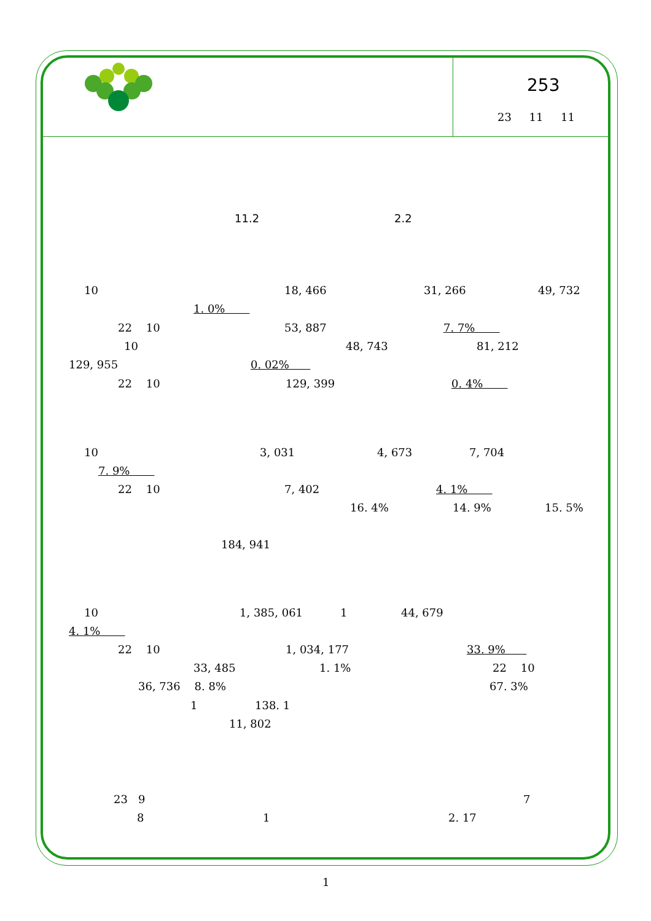253
23 11 11
11.2 2.2
10 18, 466 31, 266 49, 732
1. 0%
22 10 53, 887 7. 7%
10 48, 743 81, 212
129, 955 0. 02%
22 10 129, 399 0. 4%
10 3, 031 4, 673 7, 704
7. 9%
22 10 7, 402 4. 1%
16. 4% 14. 9% 15. 5%
184, 941
10 1, 385, 061 1 44, 679
4. 1%
22 10 1, 034, 177 33. 9%
33, 485 1. 1% 22 10
36, 736 8. 8% 67. 3%
1 138. 1
11, 802
23 9 7
8 1 2. 17
1